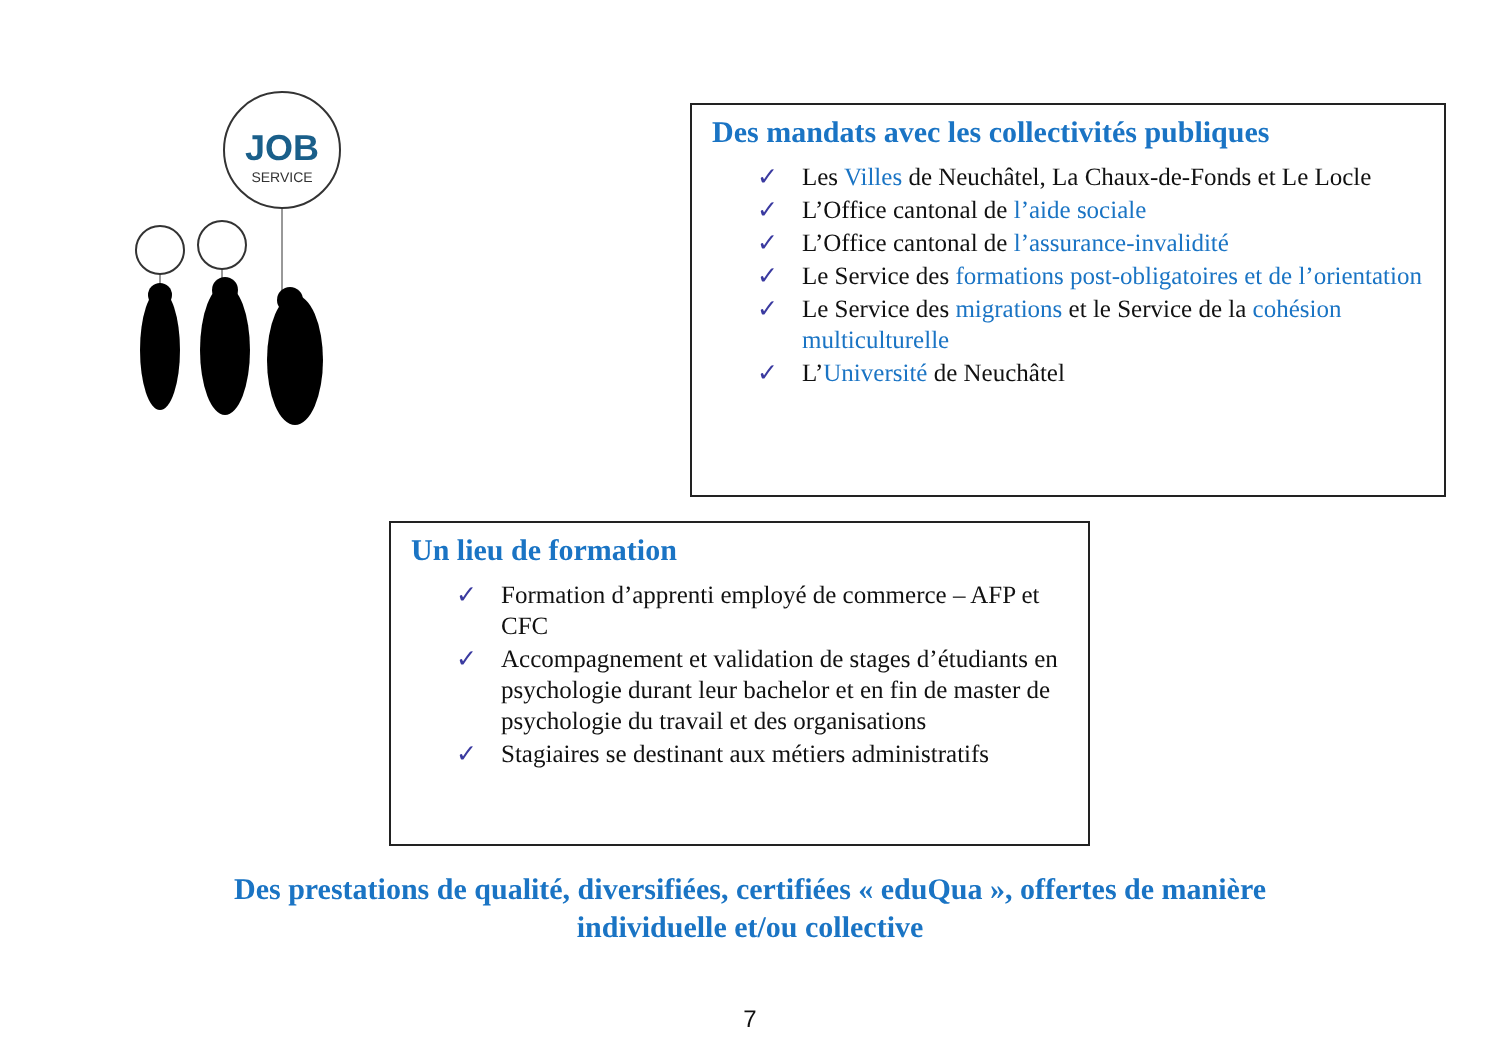JOB
SERVICE
Des mandats avec les collectivités publiques
✓ Les Villes de Neuchâtel, La Chaux-de-Fonds et Le Locle
✓ L’Office cantonal de l’aide sociale
✓ L’Office cantonal de l’assurance-invalidité
✓ Le Service des formations post-obligatoires et de l’orientation
✓ Le Service des migrations et le Service de la cohésion multiculturelle
✓ L’Université de Neuchâtel
Un lieu de formation
✓ Formation d’apprenti employé de commerce – AFP et CFC
✓ Accompagnement et validation de stages d’étudiants en psychologie durant leur bachelor et en fin de master de psychologie du travail et des organisations
✓ Stagiaires se destinant aux métiers administratifs
Des prestations de qualité, diversifiées, certifiées « eduQua », offertes de manière
individuelle et/ou collective
7